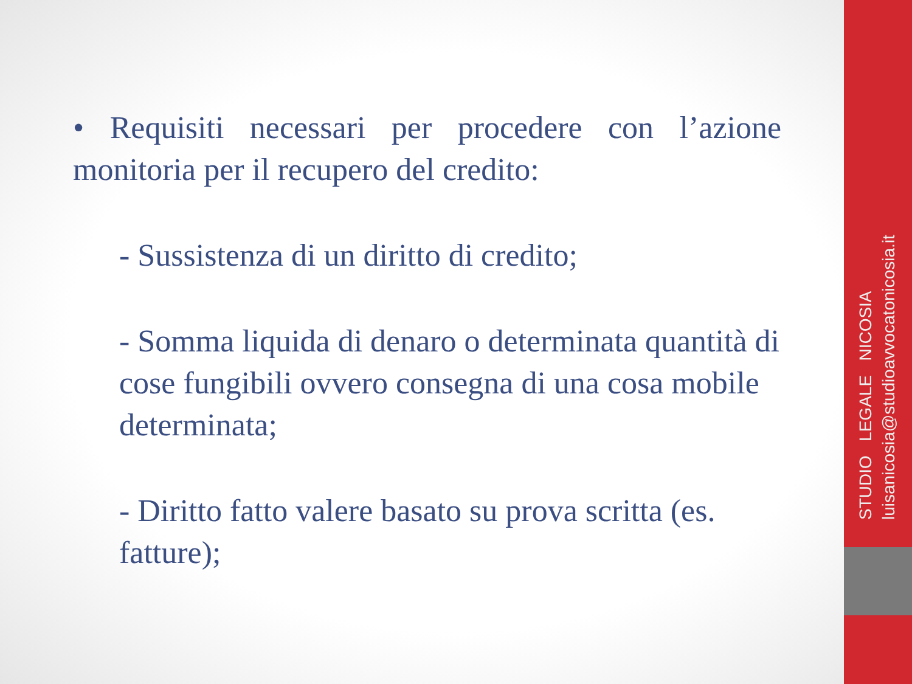• Requisiti necessari per procedere con l’azione monitoria per il recupero del credito:
- Sussistenza di un diritto di credito;
- Somma liquida di denaro o determinata quantità di cose fungibili ovvero consegna di una cosa mobile determinata;
- Diritto fatto valere basato su prova scritta (es. fatture);
STUDIO LEGALE NICOSIA luisanicosia@studioavvocatonicosia.it